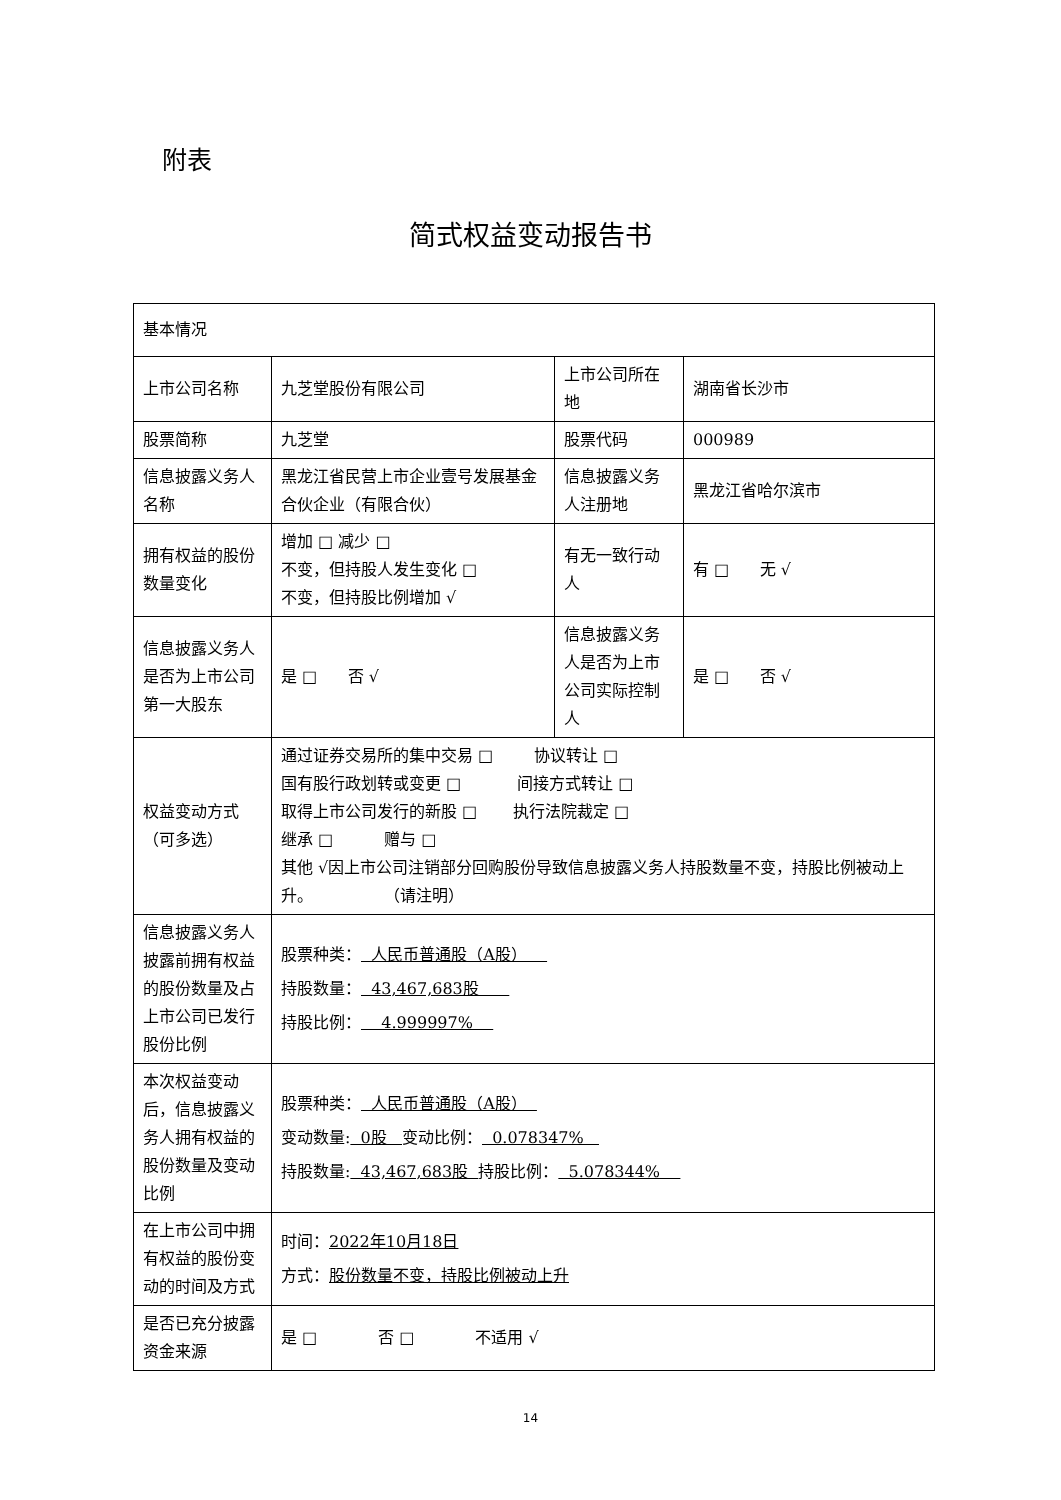附表
简式权益变动报告书
| 基本情况 | | | |
| 上市公司名称 | 九芝堂股份有限公司 | 上市公司所在地 | 湖南省长沙市 |
| 股票简称 | 九芝堂 | 股票代码 | 000989 |
| 信息披露义务人名称 | 黑龙江省民营上市企业壹号发展基金合伙企业（有限合伙） | 信息披露义务人注册地 | 黑龙江省哈尔滨市 |
| 拥有权益的股份数量变化 | 增加 □ 减少 □ 不变，但持股人发生变化 □ 不变，但持股比例增加 √ | 有无一致行动人 | 有 □ 无 √ |
| 信息披露义务人是否为上市公司第一大股东 | 是 □ 否 √ | 信息披露义务人是否为上市公司实际控制人 | 是 □ 否 √ |
| 权益变动方式（可多选） | 通过证券交易所的集中交易 □ 协议转让 □ 国有股行政划转或变更 □ 间接方式转让 □ 取得上市公司发行的新股 □ 执行法院裁定 □ 继承 □ 赠与 □ 其他 √因上市公司注销部分回购股份导致信息披露义务人持股数量不变，持股比例被动上升。 （请注明） | | |
| 信息披露义务人披露前拥有权益的股份数量及占上市公司已发行股份比例 | 股票种类： 人民币普通股（A股） 持股数量： 43,467,683股 持股比例： 4.999997% | | |
| 本次权益变动后，信息披露义务人拥有权益的股份数量及变动比例 | 股票种类： 人民币普通股（A股） 变动数量: 0股 变动比例： 0.078347% 持股数量: 43,467,683股 持股比例： 5.078344% | | |
| 在上市公司中拥有权益的股份变动的时间及方式 | 时间： 2022年10月18日 方式： 股份数量不变，持股比例被动上升 | | |
| 是否已充分披露资金来源 | 是 □ 否 □ 不适用 √ | | |
14